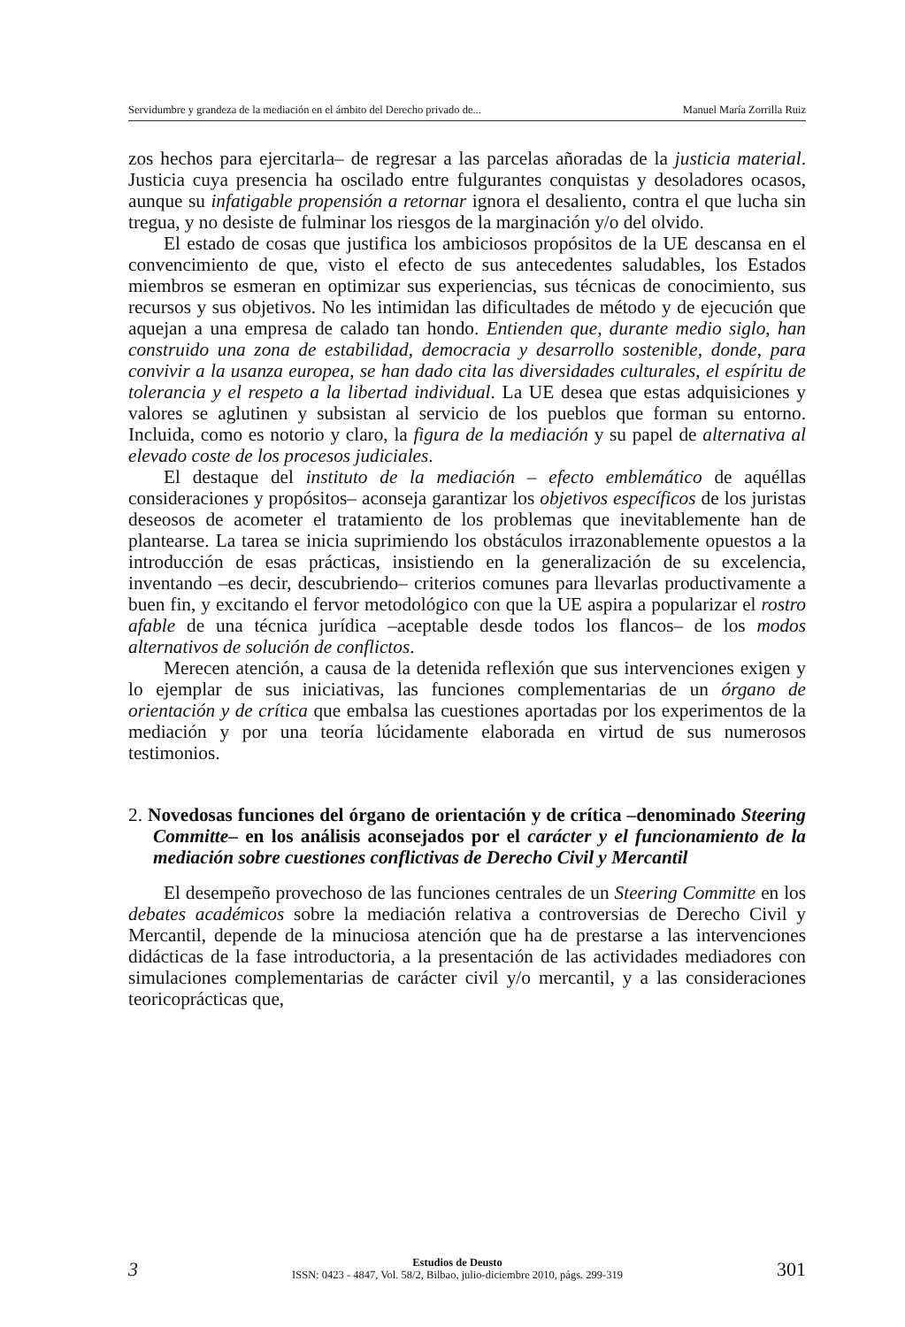Servidumbre y grandeza de la mediación en el ámbito del Derecho privado de... Manuel María Zorrilla Ruiz
zos hechos para ejercitarla– de regresar a las parcelas añoradas de la justicia material. Justicia cuya presencia ha oscilado entre fulgurantes conquistas y desoladores ocasos, aunque su infatigable propensión a retornar ignora el desaliento, contra el que lucha sin tregua, y no desiste de fulminar los riesgos de la marginación y/o del olvido.
El estado de cosas que justifica los ambiciosos propósitos de la UE descansa en el convencimiento de que, visto el efecto de sus antecedentes saludables, los Estados miembros se esmeran en optimizar sus experiencias, sus técnicas de conocimiento, sus recursos y sus objetivos. No les intimidan las dificultades de método y de ejecución que aquejan a una empresa de calado tan hondo. Entienden que, durante medio siglo, han construido una zona de estabilidad, democracia y desarrollo sostenible, donde, para convivir a la usanza europea, se han dado cita las diversidades culturales, el espíritu de tolerancia y el respeto a la libertad individual. La UE desea que estas adquisiciones y valores se aglutinen y subsistan al servicio de los pueblos que forman su entorno. Incluida, como es notorio y claro, la figura de la mediación y su papel de alternativa al elevado coste de los procesos judiciales.
El destaque del instituto de la mediación – efecto emblemático de aquéllas consideraciones y propósitos– aconseja garantizar los objetivos específicos de los juristas deseosos de acometer el tratamiento de los problemas que inevitablemente han de plantearse. La tarea se inicia suprimiendo los obstáculos irrazonablemente opuestos a la introducción de esas prácticas, insistiendo en la generalización de su excelencia, inventando –es decir, descubriendo– criterios comunes para llevarlas productivamente a buen fin, y excitando el fervor metodológico con que la UE aspira a popularizar el rostro afable de una técnica jurídica –aceptable desde todos los flancos– de los modos alternativos de solución de conflictos.
Merecen atención, a causa de la detenida reflexión que sus intervenciones exigen y lo ejemplar de sus iniciativas, las funciones complementarias de un órgano de orientación y de crítica que embalsa las cuestiones aportadas por los experimentos de la mediación y por una teoría lúcidamente elaborada en virtud de sus numerosos testimonios.
2. Novedosas funciones del órgano de orientación y de crítica –denominado Steering Committe– en los análisis aconsejados por el carácter y el funcionamiento de la mediación sobre cuestiones conflictivas de Derecho Civil y Mercantil
El desempeño provechoso de las funciones centrales de un Steering Committe en los debates académicos sobre la mediación relativa a controversias de Derecho Civil y Mercantil, depende de la minuciosa atención que ha de prestarse a las intervenciones didácticas de la fase introductoria, a la presentación de las actividades mediadores con simulaciones complementarias de carácter civil y/o mercantil, y a las consideraciones teoricoprácticas que,
3
Estudios de Deusto
ISSN: 0423 - 4847, Vol. 58/2, Bilbao, julio-diciembre 2010, págs. 299-319
301